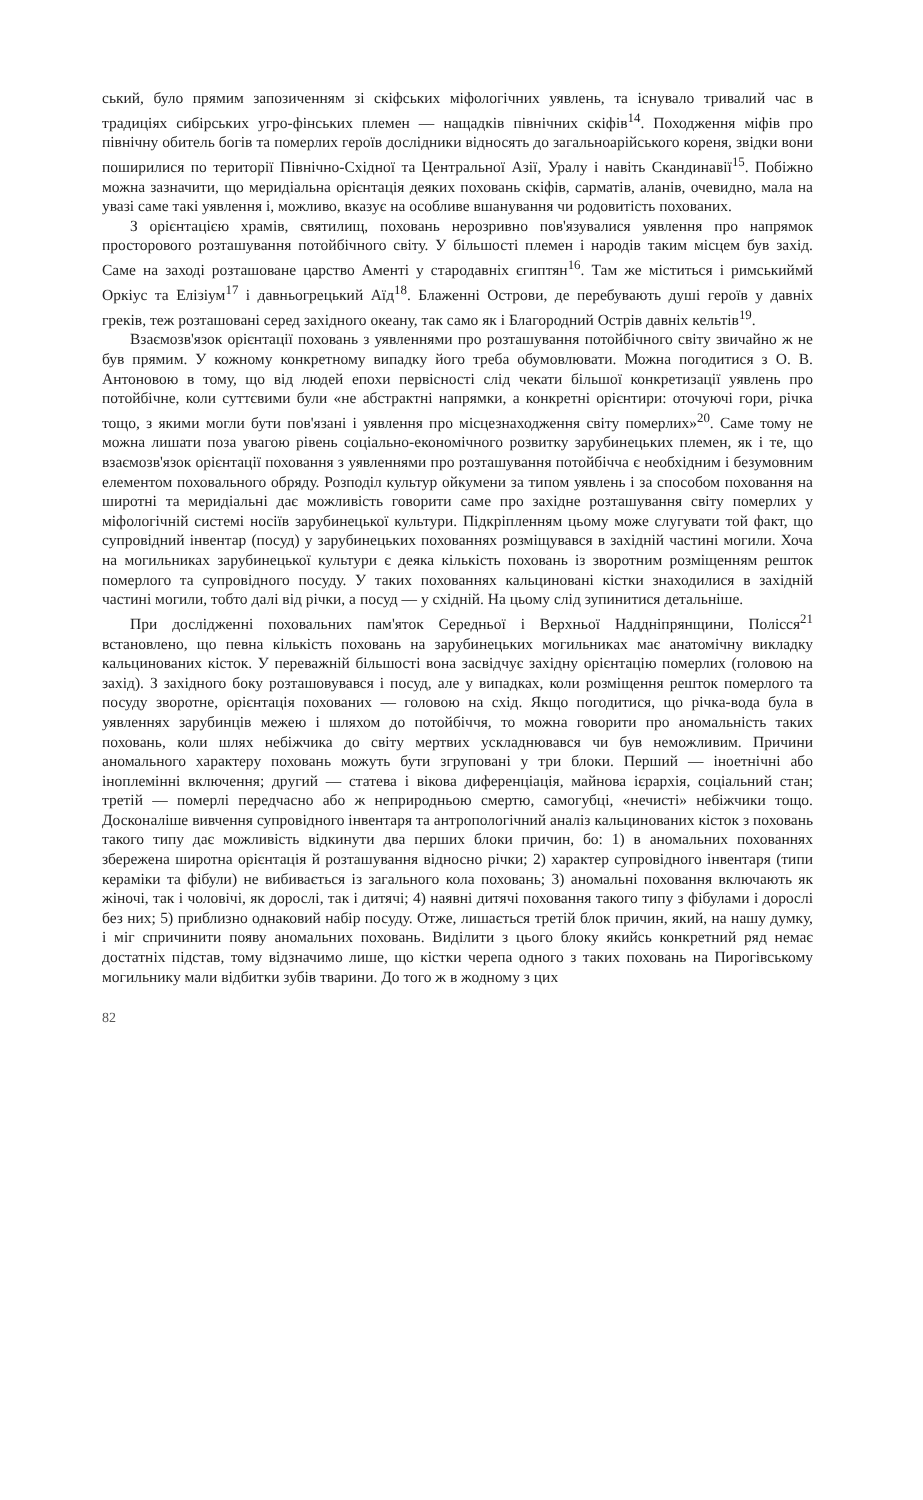ський, було прямим запозиченням зі скіфських міфологічних уявлень, та існувало тривалий час в традиціях сибірських угро-фінських племен — нащадків північних скіфів<sup>14</sup>. Походження міфів про північну обитель богів та померлих героїв дослідники відносять до загальноарійського кореня, звідки вони поширилися по території Північно-Східної та Центральної Азії, Уралу і навіть Скандинавії<sup>15</sup>. Побіжно можна зазначити, що меридіальна орієнтація деяких поховань скіфів, сарматів, аланів, очевидно, мала на увазі саме такі уявлення і, можливо, вказує на особливе вшанування чи родовитість похованих.
З орієнтацією храмів, святилищ, поховань нерозривно пов'язувалися уявлення про напрямок просторового розташування потойбічного світу. У більшості племен і народів таким місцем був захід. Саме на заході розташоване царство Аменті у стародавніх єгиптян<sup>16</sup>. Там же міститься і римськиймй Оркіус та Елізіум<sup>17</sup> і давньогрецький Аїд<sup>18</sup>. Блаженні Острови, де перебувають душі героїв у давніх греків, теж розташовані серед західного океану, так само як і Благородний Острів давніх кельтів<sup>19</sup>.
Взаємозв'язок орієнтації поховань з уявленнями про розташування потойбічного світу звичайно ж не був прямим. У кожному конкретному випадку його треба обумовлювати. Можна погодитися з О. В. Антоновою в тому, що від людей епохи первісності слід чекати більшої конкретизації уявлень про потойбічне, коли суттєвими були «не абстрактні напрямки, а конкретні орієнтири: оточуючі гори, річка тощо, з якими могли бути пов'язані і уявлення про місцезнаходження світу померлих»<sup>20</sup>. Саме тому не можна лишати поза увагою рівень соціально-економічного розвитку зарубинецьких племен, як і те, що взаємозв'язок орієнтації поховання з уявленнями про розташування потойбічча є необхідним і безумовним елементом поховального обряду. Розподіл культур ойкумени за типом уявлень і за способом поховання на широтні та меридіальні дає можливість говорити саме про західне розташування світу померлих у міфологічній системі носіїв зарубинецької культури. Підкріпленням цьому може слугувати той факт, що супровідний інвентар (посуд) у зарубинецьких похованнях розміщувався в західній частині могили. Хоча на могильниках зарубинецької культури є деяка кількість поховань із зворотним розміщенням решток померлого та супровідного посуду. У таких похованнях кальциновані кістки знаходилися в західній частині могили, тобто далі від річки, а посуд — у східній. На цьому слід зупинитися детальніше.
При дослідженні поховальних пам'яток Середньої і Верхньої Наддніпрянщини, Полісся<sup>21</sup> встановлено, що певна кількість поховань на зарубинецьких могильниках має анатомічну викладку кальцинованих кісток. У переважній більшості вона засвідчує західну орієнтацію померлих (головою на захід). З західного боку розташовувався і посуд, але у випадках, коли розміщення решток померлого та посуду зворотне, орієнтація похованих — головою на схід. Якщо погодитися, що річка-вода була в уявленнях зарубинців межею і шляхом до потойбіччя, то можна говорити про аномальність таких поховань, коли шлях небіжчика до світу мертвих ускладнювався чи був неможливим. Причини аномального характеру поховань можуть бути згруповані у три блоки. Перший — іноетнічні або іноплемінні включення; другий — статева і вікова диференціація, майнова ієрархія, соціальний стан; третій — померлі передчасно або ж неприродньою смертю, самогубці, «нечисті» небіжчики тощо. Досконаліше вивчення супровідного інвентаря та антропологічний аналіз кальцинованих кісток з поховань такого типу дає можливість відкинути два перших блоки причин, бо: 1) в аномальних похованнях збережена широтна орієнтація й розташування відносно річки; 2) характер супровідного інвентаря (типи кераміки та фібули) не вибивається із загального кола поховань; 3) аномальні поховання включають як жіночі, так і чоловічі, як дорослі, так і дитячі; 4) наявні дитячі поховання такого типу з фібулами і дорослі без них; 5) приблизно однаковий набір посуду. Отже, лишається третій блок причин, який, на нашу думку, і міг спричинити появу аномальних поховань. Виділити з цього блоку якийсь конкретний ряд немає достатніх підстав, тому відзначимо лише, що кістки черепа одного з таких поховань на Пирогівському могильнику мали відбитки зубів тварини. До того ж в жодному з цих
82